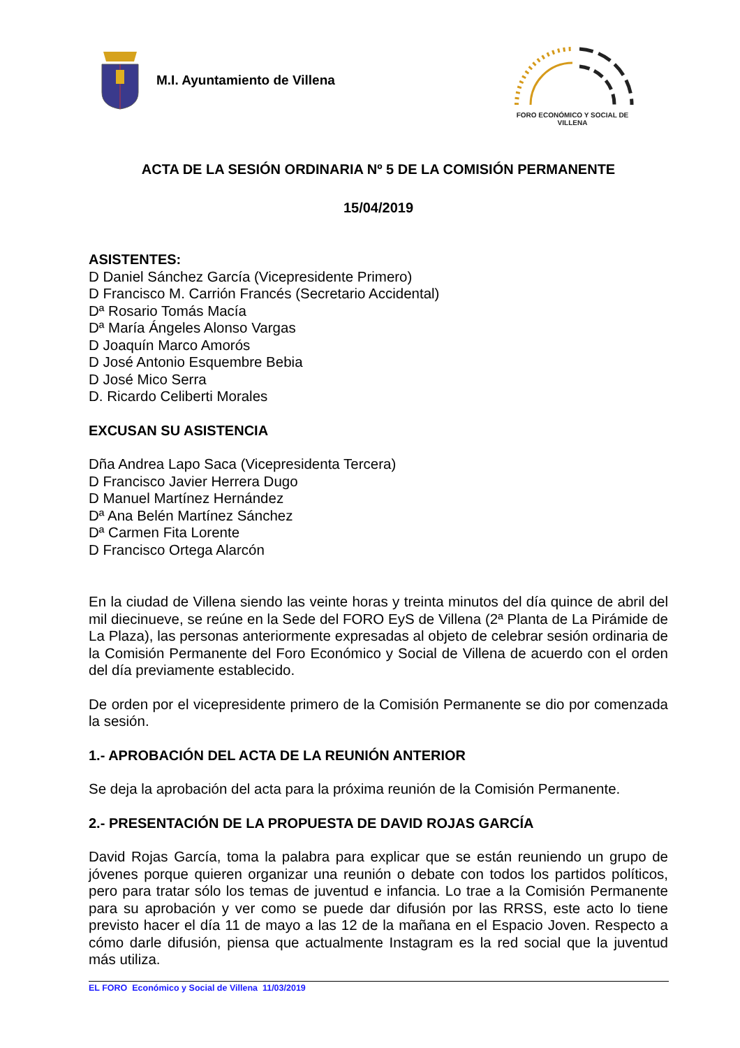M.I. Ayuntamiento de Villena
FORO ECONÓMICO Y SOCIAL DE VILLENA
ACTA DE LA SESIÓN ORDINARIA Nº 5 DE LA COMISIÓN PERMANENTE
15/04/2019
ASISTENTES:
D Daniel Sánchez García (Vicepresidente Primero)
D Francisco M. Carrión Francés (Secretario Accidental)
Dª Rosario Tomás Macía
Dª María Ángeles Alonso Vargas
D Joaquín Marco Amorós
D José Antonio Esquembre Bebia
D José Mico Serra
D. Ricardo Celiberti Morales
EXCUSAN SU ASISTENCIA
Dña Andrea Lapo Saca (Vicepresidenta Tercera)
D Francisco Javier Herrera Dugo
D Manuel Martínez Hernández
Dª Ana Belén Martínez Sánchez
Dª Carmen Fita Lorente
D Francisco Ortega Alarcón
En la ciudad de Villena siendo las veinte horas y treinta minutos del día quince de abril del mil diecinueve, se reúne en la Sede del FORO EyS de Villena (2ª Planta de La Pirámide de La Plaza), las personas anteriormente expresadas al objeto de celebrar sesión ordinaria de la Comisión Permanente del Foro Económico y Social de Villena de acuerdo con el orden del día previamente establecido.
De orden por el vicepresidente primero de la Comisión Permanente se dio por comenzada la sesión.
1.- APROBACIÓN DEL ACTA DE LA REUNIÓN ANTERIOR
Se deja la aprobación del acta para la próxima reunión de la Comisión Permanente.
2.- PRESENTACIÓN DE LA PROPUESTA DE DAVID ROJAS GARCÍA
David Rojas García, toma la palabra para explicar que se están reuniendo un grupo de jóvenes porque quieren organizar una reunión o debate con todos los partidos políticos, pero para tratar sólo los temas de juventud e infancia. Lo trae a la Comisión Permanente para su aprobación y ver como se puede dar difusión por las RRSS, este acto lo tiene previsto hacer el día 11 de mayo a las 12 de la mañana en el Espacio Joven. Respecto a cómo darle difusión, piensa que actualmente Instagram es la red social que la juventud más utiliza.
EL FORO Económico y Social de Villena 11/03/2019